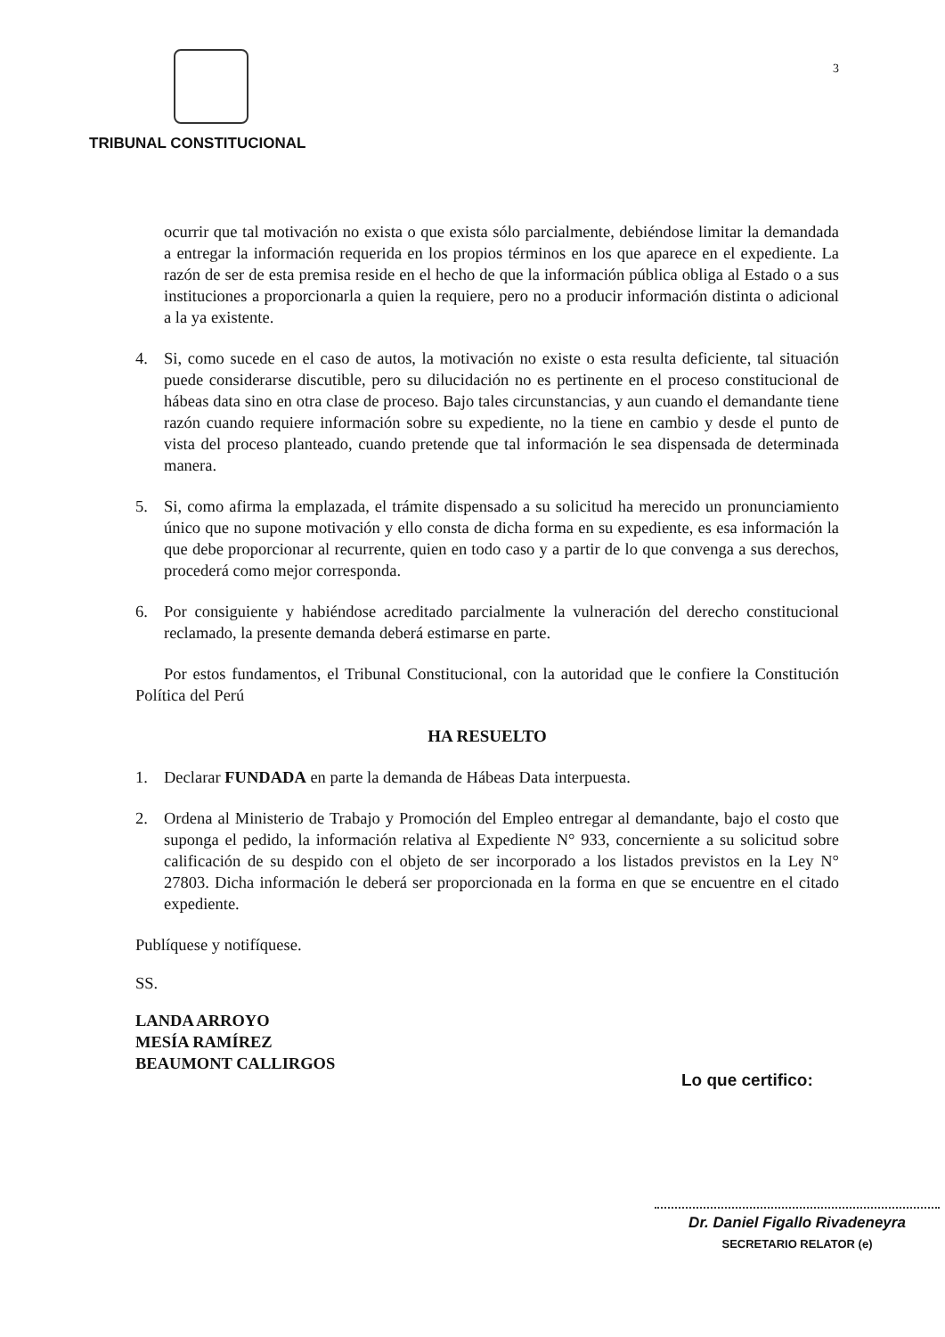TRIBUNAL CONSTITUCIONAL 3
ocurrir que tal motivación no exista o que exista sólo parcialmente, debiéndose limitar la demandada a entregar la información requerida en los propios términos en los que aparece en el expediente. La razón de ser de esta premisa reside en el hecho de que la información pública obliga al Estado o a sus instituciones a proporcionarla a quien la requiere, pero no a producir información distinta o adicional a la ya existente.
4. Si, como sucede en el caso de autos, la motivación no existe o esta resulta deficiente, tal situación puede considerarse discutible, pero su dilucidación no es pertinente en el proceso constitucional de hábeas data sino en otra clase de proceso. Bajo tales circunstancias, y aun cuando el demandante tiene razón cuando requiere información sobre su expediente, no la tiene en cambio y desde el punto de vista del proceso planteado, cuando pretende que tal información le sea dispensada de determinada manera.
5. Si, como afirma la emplazada, el trámite dispensado a su solicitud ha merecido un pronunciamiento único que no supone motivación y ello consta de dicha forma en su expediente, es esa información la que debe proporcionar al recurrente, quien en todo caso y a partir de lo que convenga a sus derechos, procederá como mejor corresponda.
6. Por consiguiente y habiéndose acreditado parcialmente la vulneración del derecho constitucional reclamado, la presente demanda deberá estimarse en parte.
Por estos fundamentos, el Tribunal Constitucional, con la autoridad que le confiere la Constitución Política del Perú
HA RESUELTO
1. Declarar FUNDADA en parte la demanda de Hábeas Data interpuesta.
2. Ordena al Ministerio de Trabajo y Promoción del Empleo entregar al demandante, bajo el costo que suponga el pedido, la información relativa al Expediente N° 933, concerniente a su solicitud sobre calificación de su despido con el objeto de ser incorporado a los listados previstos en la Ley N° 27803. Dicha información le deberá ser proporcionada en la forma en que se encuentre en el citado expediente.
Publíquese y notifíquese.
SS.
LANDA ARROYO
MESÍA RAMÍREZ
BEAUMONT CALLIRGOS
Lo que certifico:
Dr. Daniel Figallo Rivadeneyra
SECRETARIO RELATOR (e)